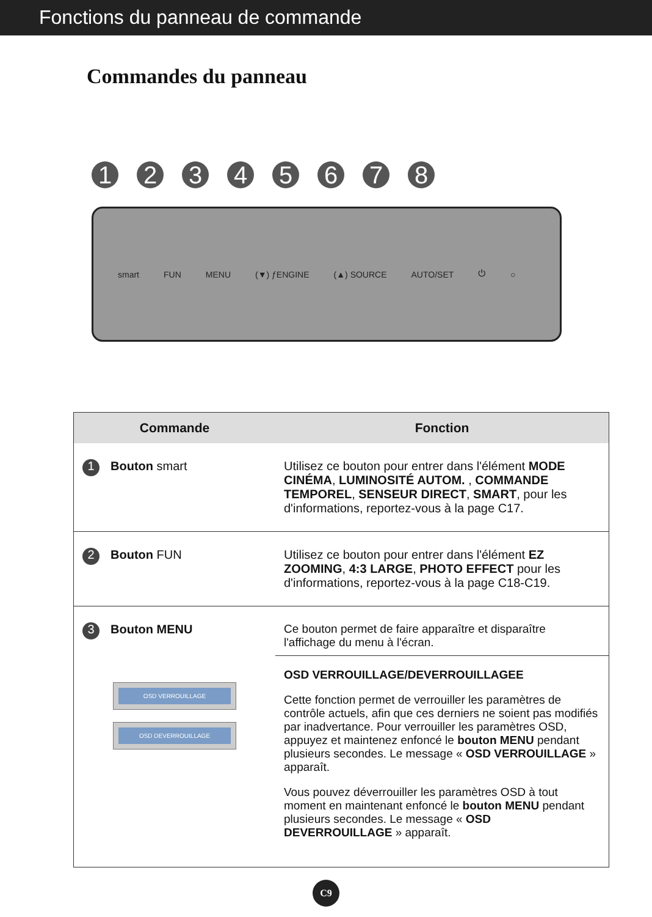Fonctions du panneau de commande
Commandes du panneau
1 2 3 4 5 6 7 8
smart FUN MENU (▼) ƒENGINE (▲) SOURCE AUTO/SET ⏻ ○
| Commande | Fonction |
| --- | --- |
| 1 Bouton smart | Utilisez ce bouton pour entrer dans l'élément MODE CINÉMA , LUMINOSITÉ AUTOM. , COMMANDE TEMPOREL , SENSEUR DIRECT , SMART , pour les d'informations, reportez-vous à la page C17. |
| 2 Bouton FUN | Utilisez ce bouton pour entrer dans l'élément EZ ZOOMING , 4:3 LARGE , PHOTO EFFECT pour les d'informations, reportez-vous à la page C18-C19. |
| 3 Bouton MENU OSD VERROUILLAGE OSD DEVERROUILLAGE | Ce bouton permet de faire apparaître et disparaître l'affichage du menu à l'écran. OSD VERROUILLAGE/DEVERROUILLAGEE Cette fonction permet de verrouiller les paramètres de contrôle actuels, afin que ces derniers ne soient pas modifiés par inadvertance. Pour verrouiller les paramètres OSD, appuyez et maintenez enfoncé le bouton MENU pendant plusieurs secondes. Le message « OSD VERROUILLAGE » apparaît. Vous pouvez déverrouiller les paramètres OSD à tout moment en maintenant enfoncé le bouton MENU pendant plusieurs secondes. Le message « OSD DEVERROUILLAGE » apparaît. |
C9